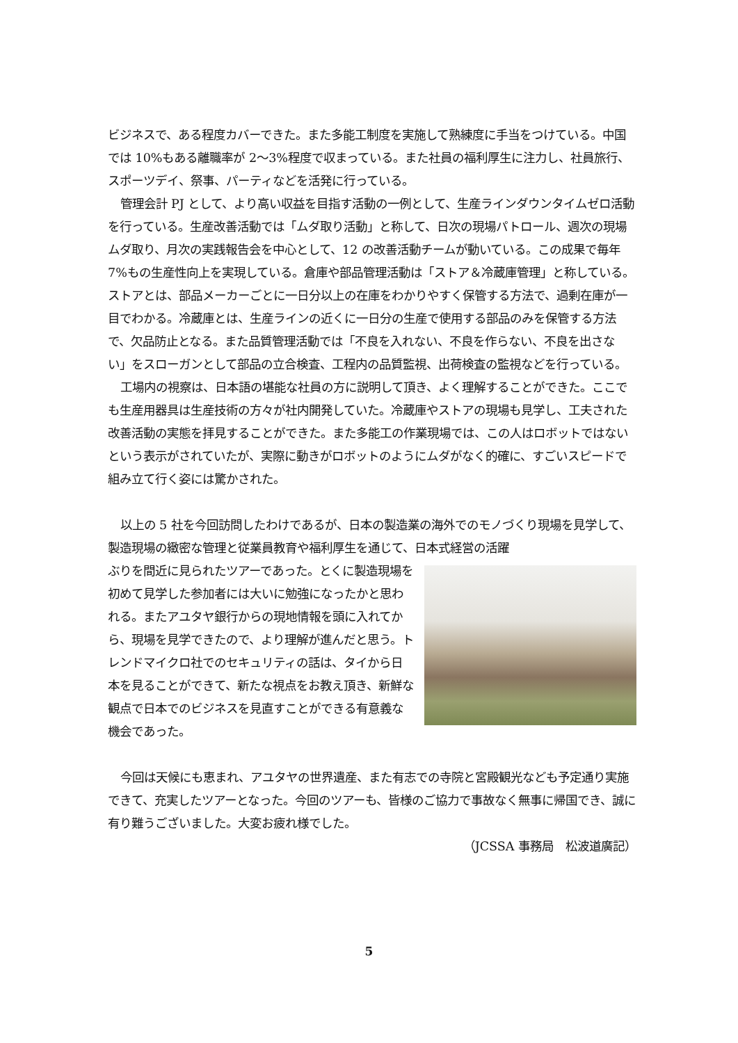ビジネスで、ある程度カバーできた。また多能工制度を実施して熟練度に手当をつけている。中国では 10%もある離職率が 2～3%程度で収まっている。また社員の福利厚生に注力し、社員旅行、スポーツデイ、祭事、パーティなどを活発に行っている。
管理会計 PJ として、より高い収益を目指す活動の一例として、生産ラインダウンタイムゼロ活動を行っている。生産改善活動では「ムダ取り活動」と称して、日次の現場パトロール、週次の現場ムダ取り、月次の実践報告会を中心として、12 の改善活動チームが動いている。この成果で毎年 7%もの生産性向上を実現している。倉庫や部品管理活動は「ストア＆冷蔵庫管理」と称している。ストアとは、部品メーカーごとに一日分以上の在庫をわかりやすく保管する方法で、過剰在庫が一目でわかる。冷蔵庫とは、生産ラインの近くに一日分の生産で使用する部品のみを保管する方法で、欠品防止となる。また品質管理活動では「不良を入れない、不良を作らない、不良を出さない」をスローガンとして部品の立合検査、工程内の品質監視、出荷検査の監視などを行っている。
工場内の視察は、日本語の堪能な社員の方に説明して頂き、よく理解することができた。ここでも生産用器具は生産技術の方々が社内開発していた。冷蔵庫やストアの現場も見学し、工夫された改善活動の実態を拝見することができた。また多能工の作業現場では、この人はロボットではないという表示がされていたが、実際に動きがロボットのようにムダがなく的確に、すごいスピードで組み立て行く姿には驚かされた。
以上の 5 社を今回訪問したわけであるが、日本の製造業の海外でのモノづくり現場を見学して、製造現場の緻密な管理と従業員教育や福利厚生を通じて、日本式経営の活躍
ぶりを間近に見られたツアーであった。とくに製造現場を初めて見学した参加者には大いに勉強になったかと思われる。またアユタヤ銀行からの現地情報を頭に入れてから、現場を見学できたので、より理解が進んだと思う。トレンドマイクロ社でのセキュリティの話は、タイから日本を見ることができて、新たな視点をお教え頂き、新鮮な観点で日本でのビジネスを見直すことができる有意義な機会であった。
今回は天候にも恵まれ、アユタヤの世界遺産、また有志での寺院と宮殿観光なども予定通り実施できて、充実したツアーとなった。今回のツアーも、皆様のご協力で事故なく無事に帰国でき、誠に有り難うございました。大変お疲れ様でした。
（JCSSA 事務局　松波道廣記）
5